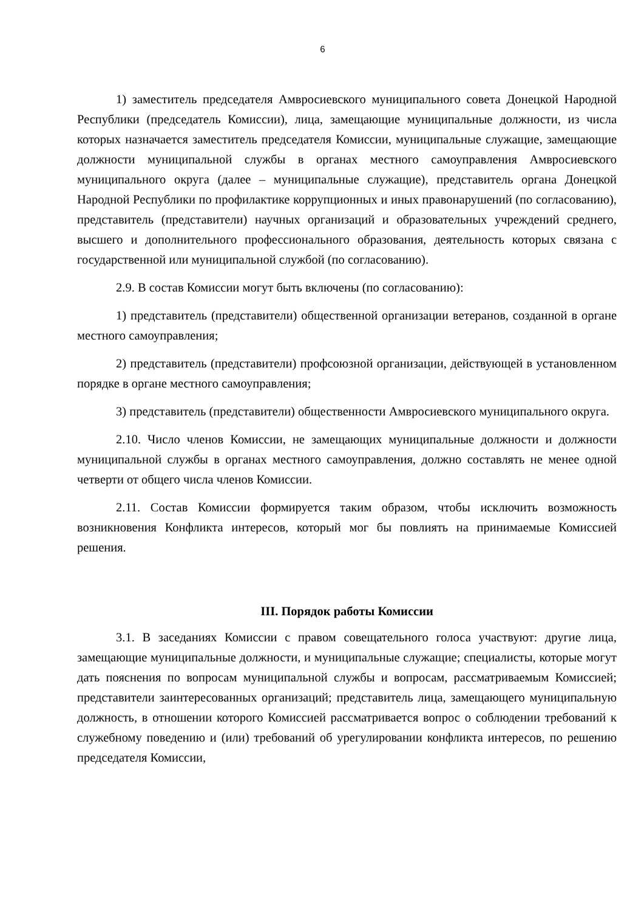6
1) заместитель председателя Амвросиевского муниципального совета Донецкой Народной Республики (председатель Комиссии), лица, замещающие муниципальные должности, из числа которых назначается заместитель председателя Комиссии, муниципальные служащие, замещающие должности муниципальной службы в органах местного самоуправления Амвросиевского муниципального округа (далее – муниципальные служащие), представитель органа Донецкой Народной Республики по профилактике коррупционных и иных правонарушений (по согласованию), представитель (представители) научных организаций и образовательных учреждений среднего, высшего и дополнительного профессионального образования, деятельность которых связана с государственной или муниципальной службой (по согласованию).
2.9. В состав Комиссии могут быть включены (по согласованию):
1) представитель (представители) общественной организации ветеранов, созданной в органе местного самоуправления;
2) представитель (представители) профсоюзной организации, действующей в установленном порядке в органе местного самоуправления;
3) представитель (представители) общественности Амвросиевского муниципального округа.
2.10. Число членов Комиссии, не замещающих муниципальные должности и должности муниципальной службы в органах местного самоуправления, должно составлять не менее одной четверти от общего числа членов Комиссии.
2.11. Состав Комиссии формируется таким образом, чтобы исключить возможность возникновения Конфликта интересов, который мог бы повлиять на принимаемые Комиссией решения.
III. Порядок работы Комиссии
3.1. В заседаниях Комиссии с правом совещательного голоса участвуют: другие лица, замещающие муниципальные должности, и муниципальные служащие; специалисты, которые могут дать пояснения по вопросам муниципальной службы и вопросам, рассматриваемым Комиссией; представители заинтересованных организаций; представитель лица, замещающего муниципальную должность, в отношении которого Комиссией рассматривается вопрос о соблюдении требований к служебному поведению и (или) требований об урегулировании конфликта интересов, по решению председателя Комиссии,